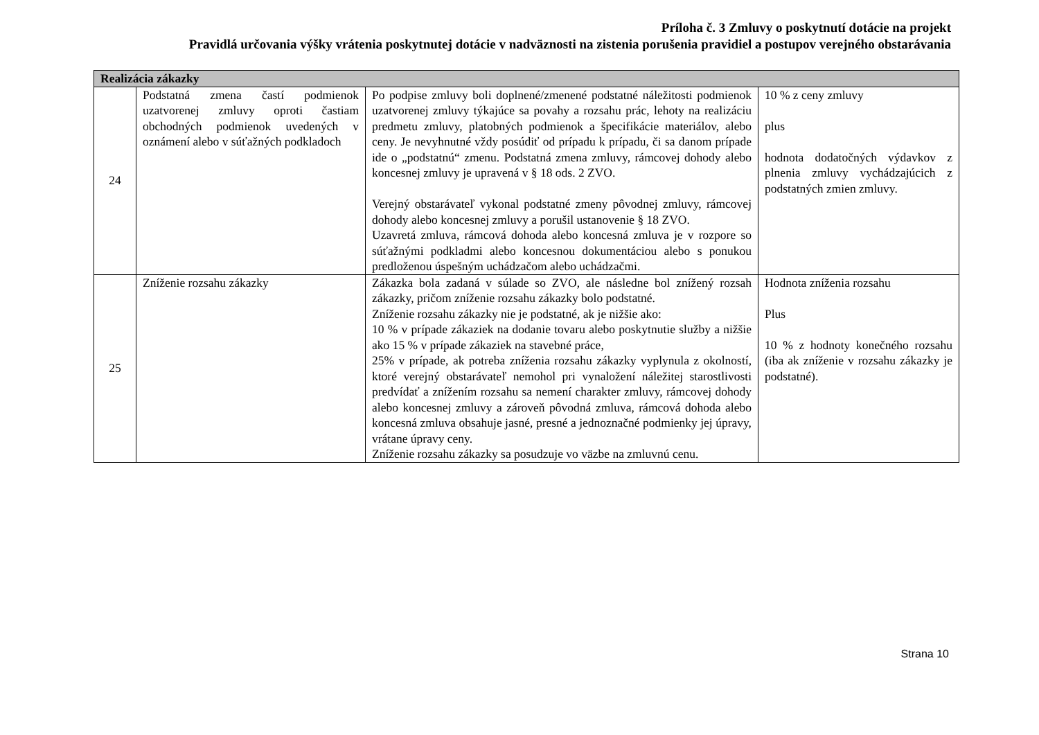Príloha č. 3 Zmluvy o poskytnutí dotácie na projekt
Pravidlá určovania výšky vrátenia poskytnutej dotácie v nadväznosti na zistenia porušenia pravidiel a postupov verejného obstarávania
| Realizácia zákazky | | | |
| --- | --- | --- | --- |
| 24 | Podstatná zmena častí podmienok uzatvorenej zmluvy oproti častiam obchodných podmienok uvedených v oznámení alebo v súťažných podkladoch | Po podpise zmluvy boli doplnené/zmenené podstatné náležitosti podmienok uzatvorenej zmluvy týkajúce sa povahy a rozsahu prác, lehoty na realizáciu predmetu zmluvy, platobných podmienok a špecifikácie materiálov, alebo ceny. Je nevyhnutné vždy posúdiť od prípadu k prípadu, či sa danom prípade ide o „podstatnú“ zmenu. Podstatná zmena zmluvy, rámcovej dohody alebo koncesnej zmluvy je upravená v § 18 ods. 2 ZVO. Verejný obstarávateľ vykonal podstatné zmeny pôvodnej zmluvy, rámcovej dohody alebo koncesnej zmluvy a porušil ustanovenie § 18 ZVO. Uzavretá zmluva, rámcová dohoda alebo koncesná zmluva je v rozpore so súťažnými podkladmi alebo koncesnou dokumentáciou alebo s ponukou predloženou úspešným uchádzačom alebo uchádzačmi. | 10 % z ceny zmluvy plus hodnota dodatočných výdavkov z plnenia zmluvy vychádzajúcich z podstatných zmien zmluvy. |
| 25 | Zníženie rozsahu zákazky | Zákazka bola zadaná v súlade so ZVO, ale následne bol znížený rozsah zákazky, pričom zníženie rozsahu zákazky bolo podstatné. Zníženie rozsahu zákazky nie je podstatné, ak je nižšie ako: 10 % v prípade zákaziek na dodanie tovaru alebo poskytnutie služby a nižšie ako 15 % v prípade zákaziek na stavebné práce, 25% v prípade, ak potreba zníženia rozsahu zákazky vyplynula z okolností, ktoré verejný obstarávateľ nemohol pri vynaložení náležitej starostlivosti predvídať a znížením rozsahu sa nemení charakter zmluvy, rámcovej dohody alebo koncesnej zmluvy a zároveň pôvodná zmluva, rámcová dohoda alebo koncesná zmluva obsahuje jasné, presné a jednoznačné podmienky jej úpravy, vrátane úpravy ceny. Zníženie rozsahu zákazky sa posudzuje vo väzbe na zmluvnú cenu. | Hodnota zníženia rozsahu Plus 10 % z hodnoty konečného rozsahu (iba ak zníženie v rozsahu zákazky je podstatné). |
Strana 10